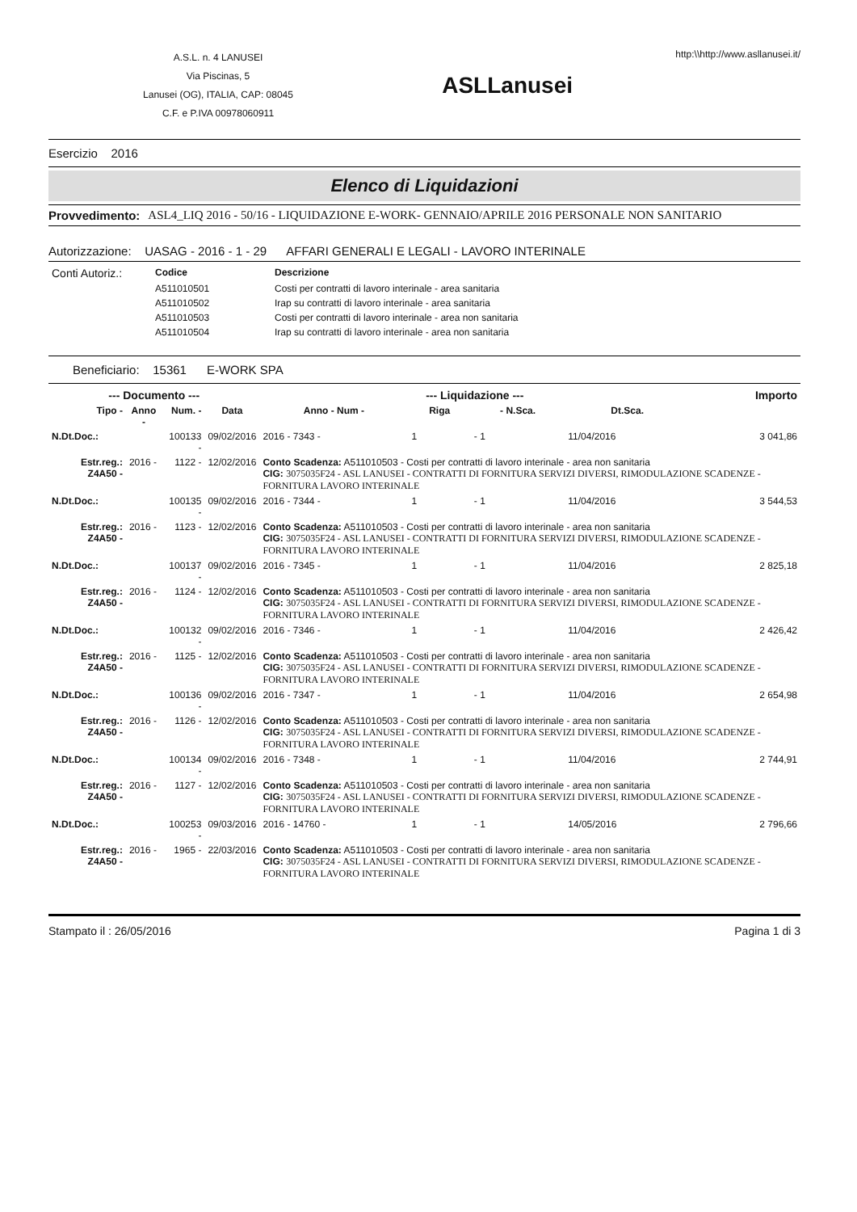A.S.L. n. 4 LANUSEI
Via Piscinas, 5
Lanusei (OG), ITALIA, CAP: 08045
C.F. e P.IVA 00978060911
ASLLanusei
http:\\http://www.asllanusei.it/
Esercizio 2016
Elenco di Liquidazioni
Provvedimento: ASL4_LIQ 2016 - 50/16 - LIQUIDAZIONE E-WORK- GENNAIO/APRILE 2016 PERSONALE NON SANITARIO
Autorizzazione: UASAG - 2016 - 1 - 29 AFFARI GENERALI E LEGALI - LAVORO INTERINALE
| Conti Autoriz.: | Codice | Descrizione |
| | A511010501 | Costi per contratti di lavoro interinale - area sanitaria |
| | A511010502 | Irap su contratti di lavoro interinale - area sanitaria |
| | A511010503 | Costi per contratti di lavoro interinale - area non sanitaria |
| | A511010504 | Irap su contratti di lavoro interinale - area non sanitaria |
Beneficiario: 15361 E-WORK SPA
| --- Documento --- | | | | --- Liquidazione --- | | | | Importo |
| --- | --- | --- | --- | --- | --- | --- | --- | --- |
| Tipo - | Anno - | Num. - | Data | Anno - Num - | Riga | - N.Sca. | Dt.Sca. | |
| N.Dt.Doc.: | | 100133 - | 09/02/2016 | 2016 - 7343 - | 1 | - 1 | 11/04/2016 | 3 041,86 |
| Estr.reg.: Z4A50 - | 2016 - | 1122 - | 12/02/2016 | Conto Scadenza: A511010503 - Costi per contratti di lavoro interinale - area non sanitaria CIG: 3075035F24 - ASL LANUSEI - CONTRATTI DI FORNITURA SERVIZI DIVERSI, RIMODULAZIONE SCADENZE - FORNITURA LAVORO INTERINALE | | | | |
| N.Dt.Doc.: | | 100135 - | 09/02/2016 | 2016 - 7344 - | 1 | - 1 | 11/04/2016 | 3 544,53 |
| Estr.reg.: Z4A50 - | 2016 - | 1123 - | 12/02/2016 | Conto Scadenza: A511010503 - Costi per contratti di lavoro interinale - area non sanitaria CIG: 3075035F24 - ASL LANUSEI - CONTRATTI DI FORNITURA SERVIZI DIVERSI, RIMODULAZIONE SCADENZE - FORNITURA LAVORO INTERINALE | | | | |
| N.Dt.Doc.: | | 100137 - | 09/02/2016 | 2016 - 7345 - | 1 | - 1 | 11/04/2016 | 2 825,18 |
| Estr.reg.: Z4A50 - | 2016 - | 1124 - | 12/02/2016 | Conto Scadenza: A511010503 - Costi per contratti di lavoro interinale - area non sanitaria CIG: 3075035F24 - ASL LANUSEI - CONTRATTI DI FORNITURA SERVIZI DIVERSI, RIMODULAZIONE SCADENZE - FORNITURA LAVORO INTERINALE | | | | |
| N.Dt.Doc.: | | 100132 - | 09/02/2016 | 2016 - 7346 - | 1 | - 1 | 11/04/2016 | 2 426,42 |
| Estr.reg.: Z4A50 - | 2016 - | 1125 - | 12/02/2016 | Conto Scadenza: A511010503 - Costi per contratti di lavoro interinale - area non sanitaria CIG: 3075035F24 - ASL LANUSEI - CONTRATTI DI FORNITURA SERVIZI DIVERSI, RIMODULAZIONE SCADENZE - FORNITURA LAVORO INTERINALE | | | | |
| N.Dt.Doc.: | | 100136 - | 09/02/2016 | 2016 - 7347 - | 1 | - 1 | 11/04/2016 | 2 654,98 |
| Estr.reg.: Z4A50 - | 2016 - | 1126 - | 12/02/2016 | Conto Scadenza: A511010503 - Costi per contratti di lavoro interinale - area non sanitaria CIG: 3075035F24 - ASL LANUSEI - CONTRATTI DI FORNITURA SERVIZI DIVERSI, RIMODULAZIONE SCADENZE - FORNITURA LAVORO INTERINALE | | | | |
| N.Dt.Doc.: | | 100134 - | 09/02/2016 | 2016 - 7348 - | 1 | - 1 | 11/04/2016 | 2 744,91 |
| Estr.reg.: Z4A50 - | 2016 - | 1127 - | 12/02/2016 | Conto Scadenza: A511010503 - Costi per contratti di lavoro interinale - area non sanitaria CIG: 3075035F24 - ASL LANUSEI - CONTRATTI DI FORNITURA SERVIZI DIVERSI, RIMODULAZIONE SCADENZE - FORNITURA LAVORO INTERINALE | | | | |
| N.Dt.Doc.: | | 100253 - | 09/03/2016 | 2016 - 14760 - | 1 | - 1 | 14/05/2016 | 2 796,66 |
| Estr.reg.: Z4A50 - | 2016 - | 1965 - | 22/03/2016 | Conto Scadenza: A511010503 - Costi per contratti di lavoro interinale - area non sanitaria CIG: 3075035F24 - ASL LANUSEI - CONTRATTI DI FORNITURA SERVIZI DIVERSI, RIMODULAZIONE SCADENZE - FORNITURA LAVORO INTERINALE | | | | |
Stampato il : 26/05/2016 Pagina 1 di 3